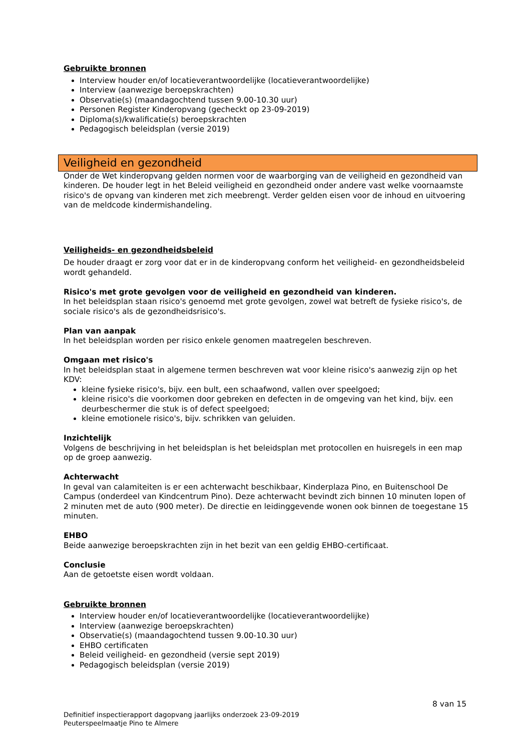Gebruikte bronnen
Interview houder en/of locatieverantwoordelijke (locatieverantwoordelijke)
Interview (aanwezige beroepskrachten)
Observatie(s) (maandagochtend tussen 9.00-10.30 uur)
Personen Register Kinderopvang (gecheckt op 23-09-2019)
Diploma(s)/kwalificatie(s) beroepskrachten
Pedagogisch beleidsplan (versie 2019)
Veiligheid en gezondheid
Onder de Wet kinderopvang gelden normen voor de waarborging van de veiligheid en gezondheid van kinderen. De houder legt in het Beleid veiligheid en gezondheid onder andere vast welke voornaamste risico's de opvang van kinderen met zich meebrengt. Verder gelden eisen voor de inhoud en uitvoering van de meldcode kindermishandeling.
Veiligheids- en gezondheidsbeleid
De houder draagt er zorg voor dat er in de kinderopvang conform het veiligheid- en gezondheidsbeleid wordt gehandeld.
Risico's met grote gevolgen voor de veiligheid en gezondheid van kinderen.
In het beleidsplan staan risico's genoemd met grote gevolgen, zowel wat betreft de fysieke risico's, de sociale risico's als de gezondheidsrisico's.
Plan van aanpak
In het beleidsplan worden per risico enkele genomen maatregelen beschreven.
Omgaan met risico's
In het beleidsplan staat in algemene termen beschreven wat voor kleine risico's aanwezig zijn op het KDV:
kleine fysieke risico's, bijv. een bult, een schaafwond, vallen over speelgoed;
kleine risico's die voorkomen door gebreken en defecten in de omgeving van het kind, bijv. een deurbeschermer die stuk is of defect speelgoed;
kleine emotionele risico's, bijv. schrikken van geluiden.
Inzichtelijk
Volgens de beschrijving in het beleidsplan is het beleidsplan met protocollen en huisregels in een map op de groep aanwezig.
Achterwacht
In geval van calamiteiten is er een achterwacht beschikbaar, Kinderplaza Pino, en Buitenschool De Campus (onderdeel van Kindcentrum Pino). Deze achterwacht bevindt zich binnen 10 minuten lopen of 2 minuten met de auto (900 meter). De directie en leidinggevende wonen ook binnen de toegestane 15 minuten.
EHBO
Beide aanwezige beroepskrachten zijn in het bezit van een geldig EHBO-certificaat.
Conclusie
Aan de getoetste eisen wordt voldaan.
Gebruikte bronnen
Interview houder en/of locatieverantwoordelijke (locatieverantwoordelijke)
Interview (aanwezige beroepskrachten)
Observatie(s) (maandagochtend tussen 9.00-10.30 uur)
EHBO certificaten
Beleid veiligheid- en gezondheid (versie sept 2019)
Pedagogisch beleidsplan (versie 2019)
8 van 15
Definitief inspectierapport dagopvang jaarlijks onderzoek 23-09-2019
Peuterspeelmaatje Pino te Almere